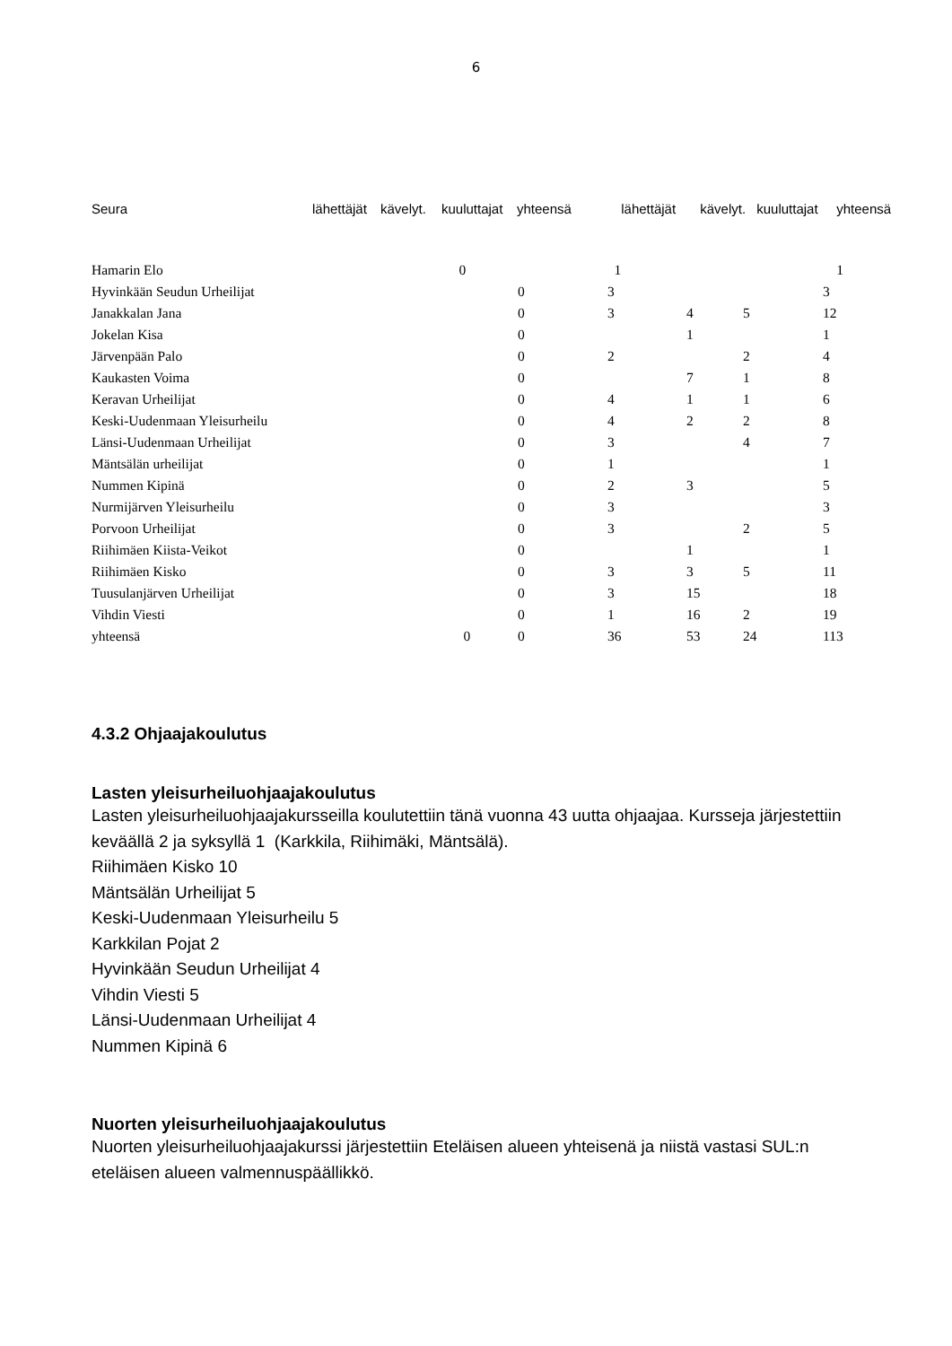6
| Seura | lähettäjät | kävelyt. | kuuluttajat | yhteensä | lähettäjät | kävelyt. | kuuluttajat | yhteensä |
| --- | --- | --- | --- | --- | --- | --- | --- | --- |
| Hamarin Elo | | | 0 | 1 | | | | 1 |
| Hyvinkään Seudun Urheilijat | 0 | 3 | | | 3 |
| Janakkalan Jana | 0 | 3 | 4 | 5 | 12 |
| Jokelan Kisa | 0 | | 1 | | 1 |
| Järvenpään Palo | 0 | 2 | | 2 | 4 |
| Kaukasten Voima | 0 | | 7 | 1 | 8 |
| Keravan Urheilijat | 0 | 4 | 1 | 1 | 6 |
| Keski-Uudenmaan Yleisurheilu | 0 | 4 | 2 | 2 | 8 |
| Länsi-Uudenmaan Urheilijat | 0 | 3 | | 4 | 7 |
| Mäntsälän urheilijat | 0 | 1 | | | 1 |
| Nummen Kipinä | 0 | 2 | 3 | | 5 |
| Nurmijärven Yleisurheilu | 0 | 3 | | | 3 |
| Porvoon Urheilijat | 0 | 3 | | 2 | 5 |
| Riihimäen Kiista-Veikot | 0 | | 1 | | 1 |
| Riihimäen Kisko | 0 | 3 | 3 | 5 | 11 |
| Tuusulanjärven Urheilijat | 0 | 3 | 15 | | 18 |
| Vihdin Viesti | 0 | 1 | 16 | 2 | 19 |
| yhteensä 0 | 0 | 36 | 53 | 24 | 113 |
4.3.2 Ohjaajakoulutus
Lasten yleisurheiluohjaajakoulutus
Lasten yleisurheiluohjaajakursseilla koulutettiin tänä vuonna 43 uutta ohjaajaa. Kursseja järjestettiin keväällä 2 ja syksyllä 1 (Karkkila, Riihimäki, Mäntsälä).
Riihimäen Kisko 10
Mäntsälän Urheilijat 5
Keski-Uudenmaan Yleisurheilu 5
Karkkilan Pojat 2
Hyvinkään Seudun Urheilijat 4
Vihdin Viesti 5
Länsi-Uudenmaan Urheilijat 4
Nummen Kipinä 6
Nuorten yleisurheiluohjaajakoulutus
Nuorten yleisurheiluohjaajakurssi järjestettiin Eteläisen alueen yhteisenä ja niistä vastasi SUL:n eteläisen alueen valmennuspäällikkö.